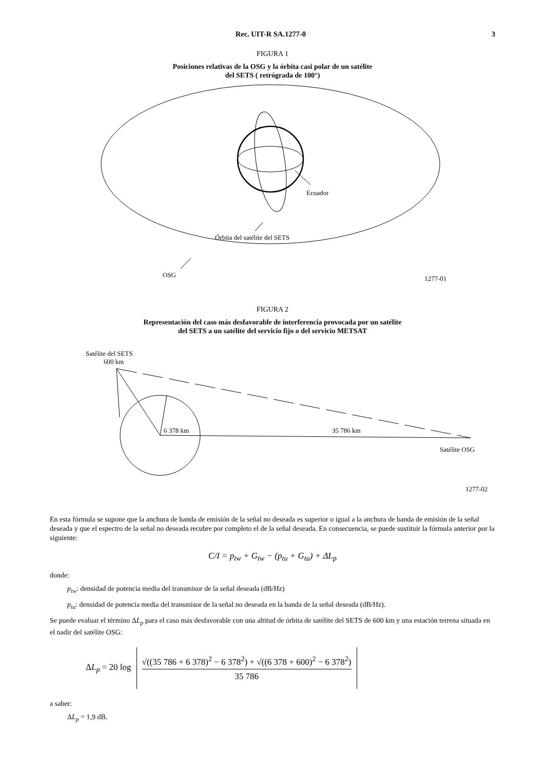Rec. UIT-R SA.1277-0 3
FIGURA 1
Posiciones relativas de la OSG y la órbita casi polar de un satélite
del SETS ( retrógrada de 100°)
Ecuador
Órbita del satélite del SETS
OSG
1277-01
FIGURA 2
Representación del caso más desfavorable de interferencia provocada por un satélite
del SETS a un satélite del servicio fijo o del servicio METSAT
Satélite del SETS
600 km
6 378 km
35 786 km
Satélite OSG
1277-02
En esta fórmula se supone que la anchura de banda de emisión de la señal no deseada es superior o igual a la anchura de banda de emisión de la señal deseada y que el espectro de la señal no deseada recubre por completo el de la señal deseada. En consecuencia, se puede sustituir la fórmula anterior por la siguiente:
C/I = p<sub>tw</sub> + G<sub>tw</sub> − (p<sub>tu</sub> + G<sub>tu</sub>) + ΔL<sub>p</sub>
donde:
p<sub>tw</sub>: densidad de potencia media del transmisor de la señal deseada (dB/Hz)
p<sub>tu</sub>: densidad de potencia media del transmisor de la señal no deseada en la banda de la señal deseada (dB/Hz).
Se puede evaluar el término ΔL<sub>p</sub> para el caso más desfavorable con una altitud de órbita de satélite del SETS de 600 km y una estación terrena situada en el nadir del satélite OSG:
ΔL<sub>p</sub> = 20 log √((35 786 + 6 378)<sup>2</sup> − 6 378<sup>2</sup>) + √((6 378 + 600)<sup>2</sup> − 6 378<sup>2</sup>)
35 786
a saber:
ΔL<sub>p</sub> = 1,9 dB.